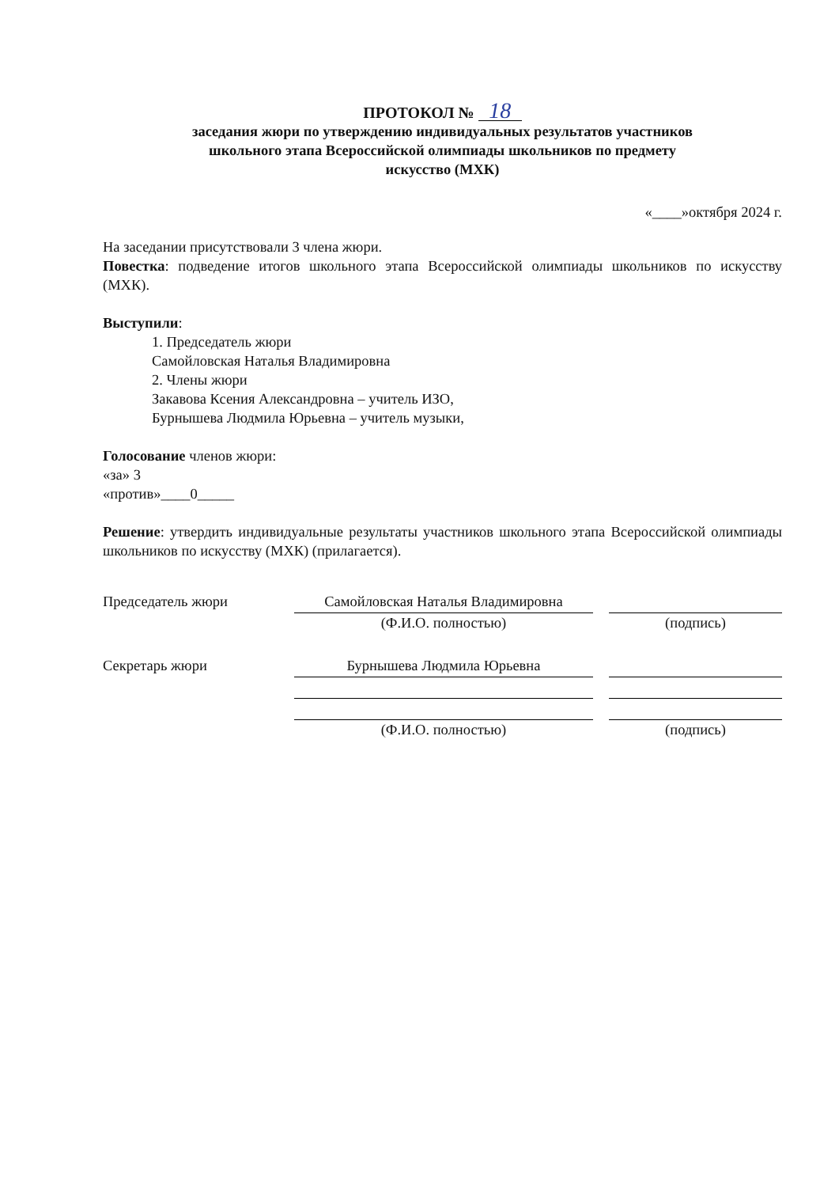ПРОТОКОЛ № 18
заседания жюри по утверждению индивидуальных результатов участников
школьного этапа Всероссийской олимпиады школьников по предмету
искусство (МХК)
«____»октября 2024 г.
На заседании присутствовали 3 члена жюри.
Повестка: подведение итогов школьного этапа Всероссийской олимпиады школьников по искусству (МХК).
Выступили:
1. Председатель жюри
Самойловская Наталья Владимировна
2. Члены жюри
Закавова Ксения Александровна – учитель ИЗО,
Бурнышева Людмила Юрьевна – учитель музыки,
Голосование членов жюри:
«за» 3
«против»____0_____
Решение: утвердить индивидуальные результаты участников школьного этапа Всероссийской олимпиады школьников по искусству (МХК) (прилагается).
Председатель жюри
Самойловская Наталья Владимировна
(Ф.И.О. полностью)
(подпись)
Секретарь жюри
Бурнышева Людмила Юрьевна
(Ф.И.О. полностью)
(подпись)